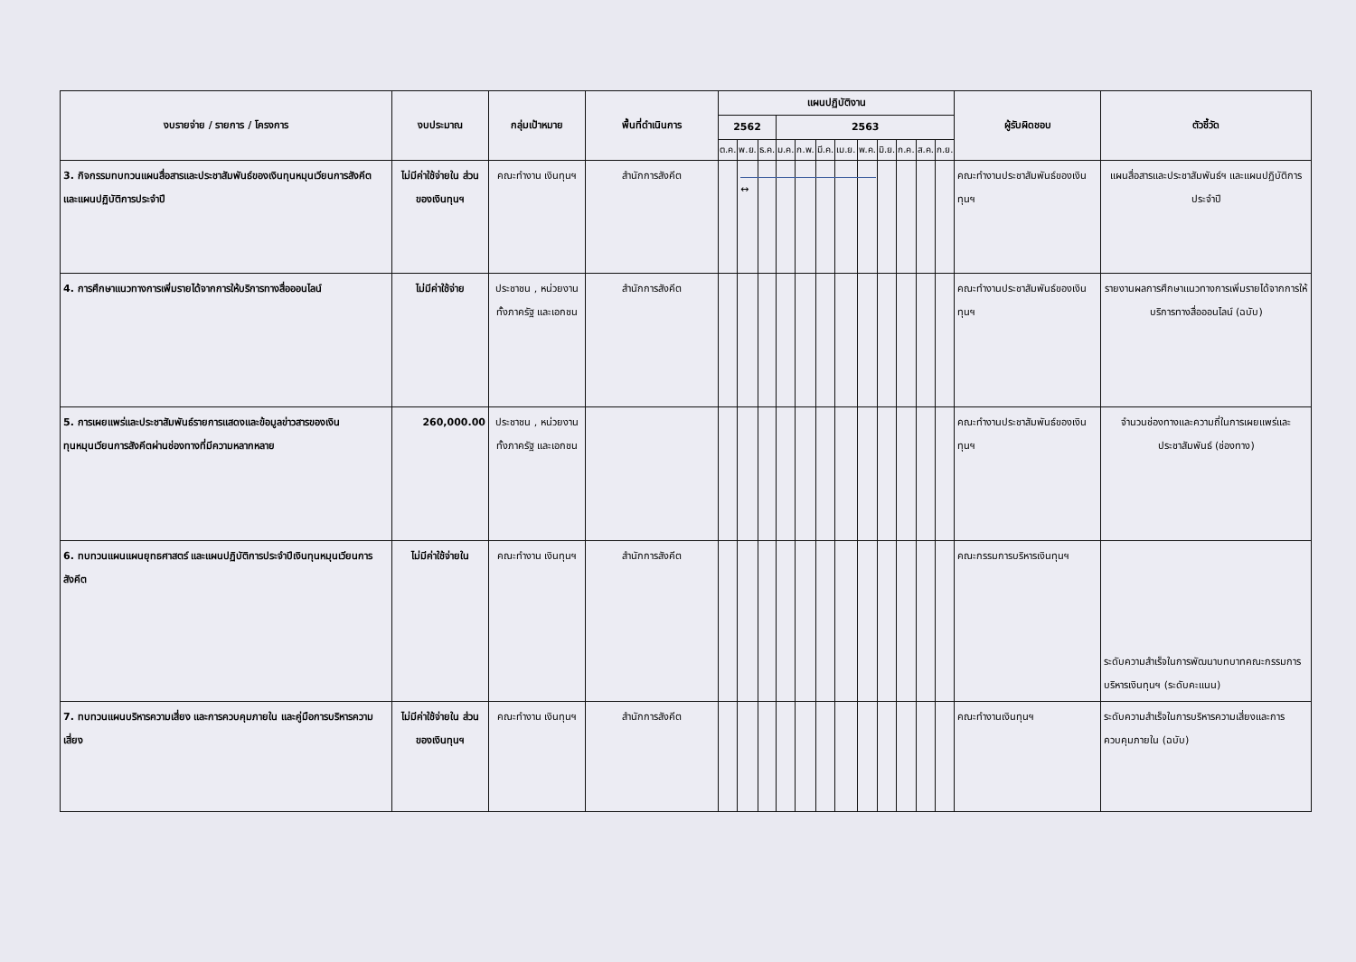| งบรายจ่าย / รายการ / โครงการ | งบประมาณ | กลุ่มเป้าหมาย | พื้นที่ดำเนินการ | แผนปฏิบัติงาน | | | | | | | | | | | | ผู้รับผิดชอบ | ตัวชี้วัด |
| --- | --- | --- | --- | --- | --- | --- | --- | --- | --- | --- | --- | --- | --- | --- | --- | --- | --- |
| | | | | 2562 | | | 2563 | | | | | | | | | | |
| | | | | ต.ค. | พ.ย. | ธ.ค. | ม.ค. | ก.พ. | มี.ค. | เม.ย. | พ.ค. | มิ.ย. | ก.ค. | ส.ค. | ก.ย. | | |
| 3. กิจกรรมทบทวนแผนสื่อสารและประชาสัมพันธ์ของเงินทุนหมุนเวียนการสังคีต และแผนปฏิบัติการประจำปี | ไม่มีค่าใช้จ่ายใน ส่วนของเงินทุนฯ | คณะทำงาน เงินทุนฯ | สำนักการสังคีต | | ↔ | | | | | | | | | | | คณะทำงานประชาสัมพันธ์ของเงินทุนฯ | แผนสื่อสารและประชาสัมพันธ์ฯ และแผนปฏิบัติการประจำปี |
| 4. การศึกษาแนวทางการเพิ่มรายได้จากการให้บริการทางสื่อออนไลน์ | ไม่มีค่าใช้จ่าย | ประชาชน , หน่วยงานทั้งภาครัฐ และเอกชน | สำนักการสังคีต | | | | | | | | | | | | | คณะทำงานประชาสัมพันธ์ของเงินทุนฯ | รายงานผลการศึกษาแนวทางการเพิ่มรายได้จากการให้บริการทางสื่อออนไลน์ (ฉบับ) |
| 5. การเผยแพร่และประชาสัมพันธ์รายการแสดงและข้อมูลข่าวสารของเงินทุนหมุนเวียนการสังคีตผ่านช่องทางที่มีความหลากหลาย | 260,000.00 | ประชาชน , หน่วยงานทั้งภาครัฐ และเอกชน | | | | | | | | | | | | | | คณะทำงานประชาสัมพันธ์ของเงินทุนฯ | จำนวนช่องทางและความถี่ในการเผยแพร่และประชาสัมพันธ์ (ช่องทาง) |
| 6. ทบทวนแผนแผนยุทธศาสตร์ และแผนปฏิบัติการประจำปีเงินทุนหมุนเวียนการสังคีต | ไม่มีค่าใช้จ่ายใน | คณะทำงาน เงินทุนฯ | สำนักการสังคีต | | | | | | | | | | | | | คณะกรรมการบริหารเงินทุนฯ | ระดับความสำเร็จในการพัฒนาบทบาทคณะกรรมการบริหารเงินทุนฯ (ระดับคะแนน) |
| 7. ทบทวนแผนบริหารความเสี่ยง และการควบคุมภายใน และคู่มือการบริหารความเสี่ยง | ไม่มีค่าใช้จ่ายใน ส่วนของเงินทุนฯ | คณะทำงาน เงินทุนฯ | สำนักการสังคีต | | | | | | | | | | | | | คณะทำงานเงินทุนฯ | ระดับความสำเร็จในการบริหารความเสี่ยงและการควบคุมภายใน (ฉบับ) |